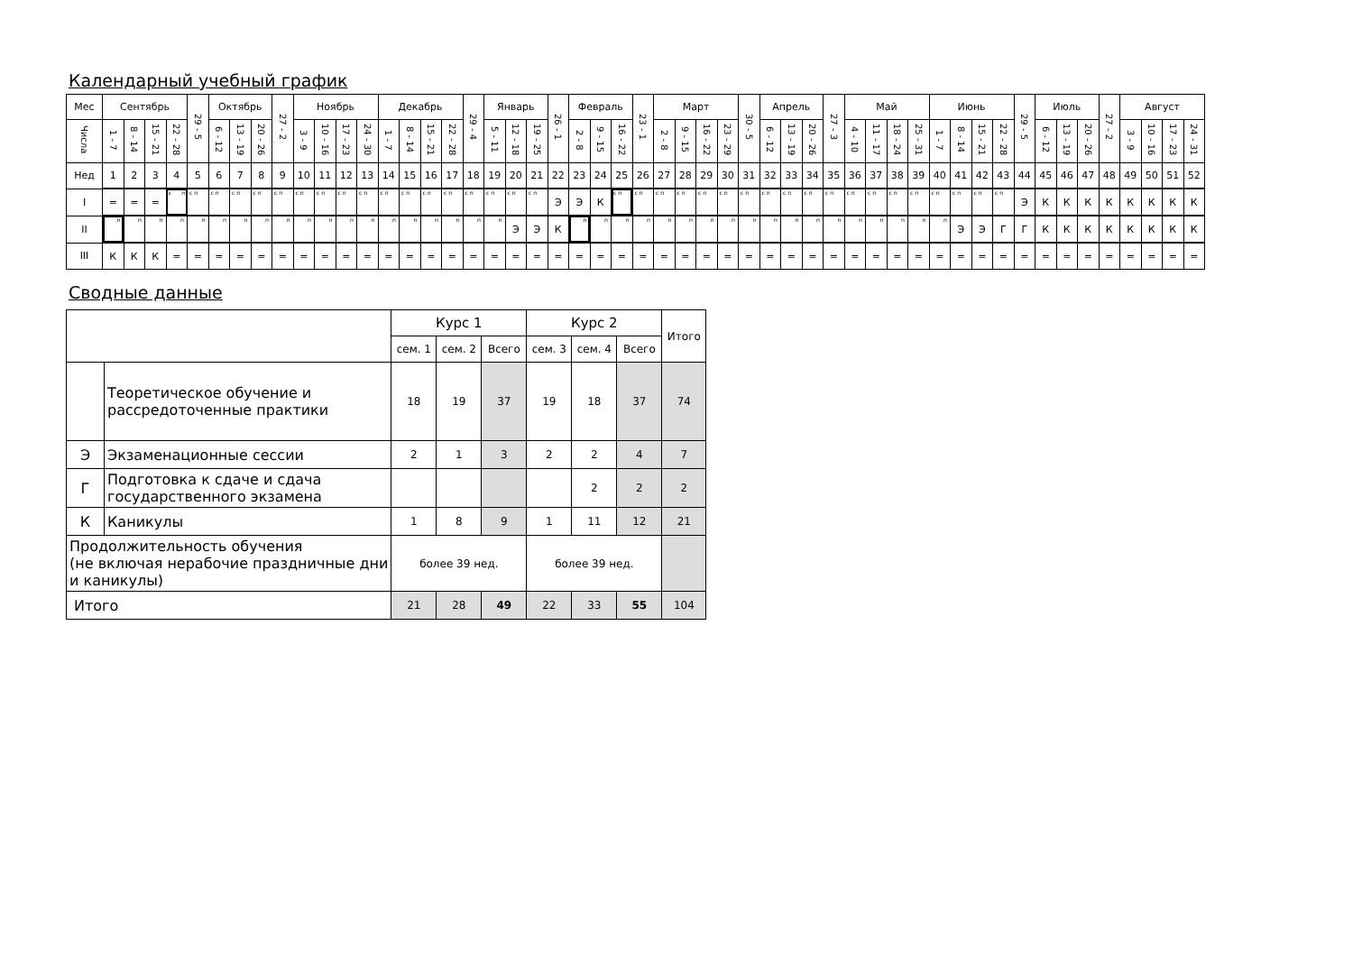Календарный учебный график
| Мес | Сентябрь | | | | 29 - 5 | Октябрь | | | 27 - 2 | Ноябрь | | | | Декабрь | | | | 29 - 4 | Январь | | | 26 - 1 | Февраль | | | 23 - 1 | Март | | | | 30 - 5 | Апрель | | | 27 - 3 | Май | | | | Июнь | | | | 29 - 5 | Июль | | | 27 - 2 | Август | | | |
| --- | --- | --- | --- | --- | --- | --- | --- | --- | --- | --- | --- | --- | --- | --- | --- | --- | --- | --- | --- | --- | --- | --- | --- | --- | --- | --- | --- | --- | --- | --- | --- | --- | --- | --- | --- | --- | --- | --- | --- | --- | --- | --- | --- | --- | --- | --- | --- | --- | --- | --- | --- | --- |
| Числа | 1 - 7 | 8 - 14 | 15 - 21 | 22 - 28 | | 6 - 12 | 13 - 19 | 20 - 26 | | 3 - 9 | 10 - 16 | 17 - 23 | 24 - 30 | 1 - 7 | 8 - 14 | 15 - 21 | 22 - 28 | | 5 - 11 | 12 - 18 | 19 - 25 | | 2 - 8 | 9 - 15 | 16 - 22 | | 2 - 8 | 9 - 15 | 16 - 22 | 23 - 29 | | 6 - 12 | 13 - 19 | 20 - 26 | | 4 - 10 | 11 - 17 | 18 - 24 | 25 - 31 | 1 - 7 | 8 - 14 | 15 - 21 | 22 - 28 | | 6 - 12 | 13 - 19 | 20 - 26 | | 3 - 9 | 10 - 16 | 17 - 23 | 24 - 31 |
| Нед | 1 | 2 | 3 | 4 | 5 | 6 | 7 | 8 | 9 | 10 | 11 | 12 | 13 | 14 | 15 | 16 | 17 | 18 | 19 | 20 | 21 | 22 | 23 | 24 | 25 | 26 | 27 | 28 | 29 | 30 | 31 | 32 | 33 | 34 | 35 | 36 | 37 | 38 | 39 | 40 | 41 | 42 | 43 | 44 | 45 | 46 | 47 | 48 | 49 | 50 | 51 | 52 |
| I | = | = | = | с п | с п | с п | с п | с п | с п | с п | с п | с п | с п | с п | с п | с п | с п | с п | с п | с п | с п | Э | Э | К | с п | с п | с п | с п | с п | с п | с п | с п | с п | с п | с п | с п | с п | с п | с п | с п | с п | с п | с п | Э | К | К | К | К | К | К | К | К |
| II | п | п | п | п | п | п | п | п | п | п | п | п | п | п | п | п | п | п | п | Э | Э | К | п | п | п | п | п | п | п | п | п | п | п | п | п | п | п | п | п | п | Э | Э | Г | Г | К | К | К | К | К | К | К | К |
| III | К | К | К | = | = | = | = | = | = | = | = | = | = | = | = | = | = | = | = | = | = | = | = | = | = | = | = | = | = | = | = | = | = | = | = | = | = | = | = | = | = | = | = | = | = | = | = | = | = | = | = | = |
Сводные данные
| | | Курс 1 | | | Курс 2 | | | Итого |
| | | сем. 1 | сем. 2 | Всего | сем. 3 | сем. 4 | Всего | |
| | Теоретическое обучение и рассредоточенные практики | 18 | 19 | 37 | 19 | 18 | 37 | 74 |
| Э | Экзаменационные сессии | 2 | 1 | 3 | 2 | 2 | 4 | 7 |
| Г | Подготовка к сдаче и сдача государственного экзамена | | | | | 2 | 2 | 2 |
| К | Каникулы | 1 | 8 | 9 | 1 | 11 | 12 | 21 |
| Продолжительность обучения (не включая нерабочие праздничные дни и каникулы) | | более 39 нед. | | | более 39 нед. | | | |
| Итого | | 21 | 28 | 49 | 22 | 33 | 55 | 104 |